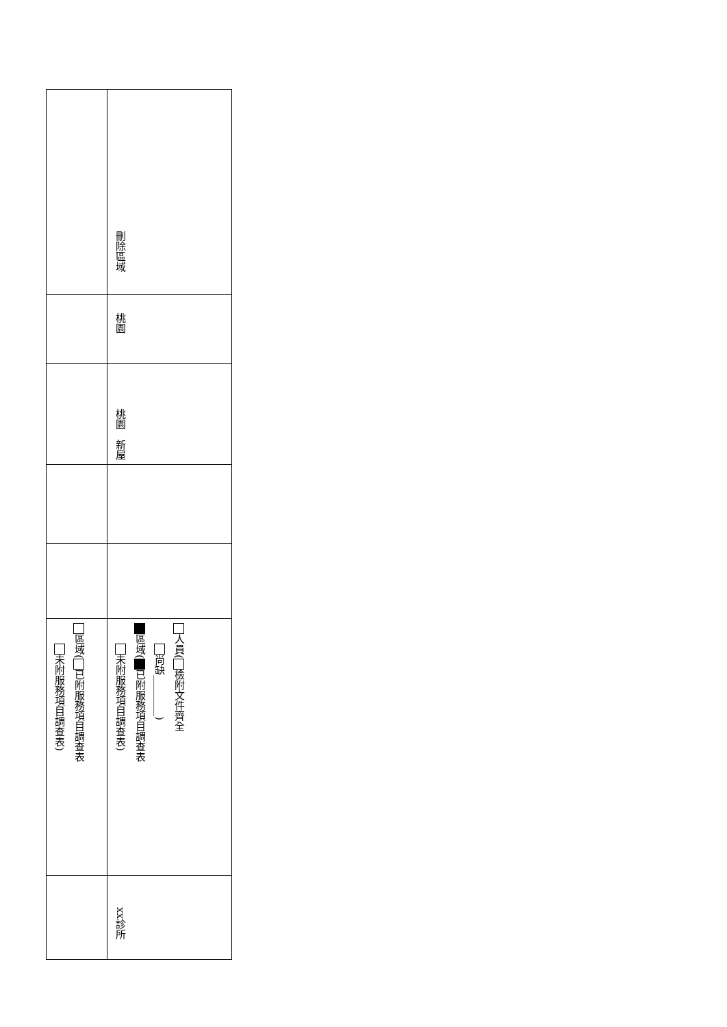| | 刪除區域 |
| | 桃園 |
| | 桃園 新屋 |
| 區域( 已附服務項目調查表 未附服務項目調查表) | 人員( 檢附文件齊全 尚缺________) 區域( 已附服務項目調查表 未附服務項目調查表) |
| | xx診所 |